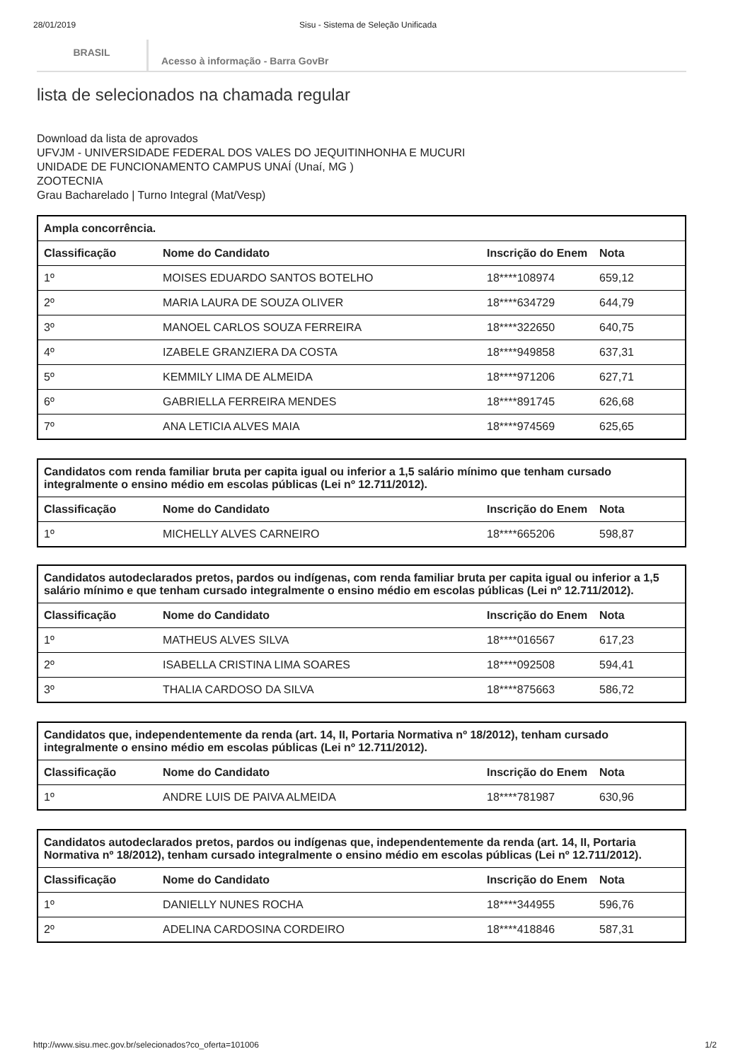28/01/2019 Sisu - Sistema de Seleção Unificada
BRASIL
Acesso à informação - Barra GovBr
lista de selecionados na chamada regular
Download da lista de aprovados
UFVJM - UNIVERSIDADE FEDERAL DOS VALES DO JEQUITINHONHA E MUCURI
UNIDADE DE FUNCIONAMENTO CAMPUS UNAÍ (Unaí, MG )
ZOOTECNIA
Grau Bacharelado | Turno Integral (Mat/Vesp)
| Ampla concorrência. | | | |
| Classificação | Nome do Candidato | Inscrição do Enem | Nota |
| 1º | MOISES EDUARDO SANTOS BOTELHO | 18****108974 | 659,12 |
| 2º | MARIA LAURA DE SOUZA OLIVER | 18****634729 | 644,79 |
| 3º | MANOEL CARLOS SOUZA FERREIRA | 18****322650 | 640,75 |
| 4º | IZABELE GRANZIERA DA COSTA | 18****949858 | 637,31 |
| 5º | KEMMILY LIMA DE ALMEIDA | 18****971206 | 627,71 |
| 6º | GABRIELLA FERREIRA MENDES | 18****891745 | 626,68 |
| 7º | ANA LETICIA ALVES MAIA | 18****974569 | 625,65 |
| Candidatos com renda familiar bruta per capita igual ou inferior a 1,5 salário mínimo que tenham cursado integralmente o ensino médio em escolas públicas (Lei nº 12.711/2012). | | | |
| Classificação | Nome do Candidato | Inscrição do Enem | Nota |
| 1º | MICHELLY ALVES CARNEIRO | 18****665206 | 598,87 |
| Candidatos autodeclarados pretos, pardos ou indígenas, com renda familiar bruta per capita igual ou inferior a 1,5 salário mínimo e que tenham cursado integralmente o ensino médio em escolas públicas (Lei nº 12.711/2012). | | | |
| Classificação | Nome do Candidato | Inscrição do Enem | Nota |
| 1º | MATHEUS ALVES SILVA | 18****016567 | 617,23 |
| 2º | ISABELLA CRISTINA LIMA SOARES | 18****092508 | 594,41 |
| 3º | THALIA CARDOSO DA SILVA | 18****875663 | 586,72 |
| Candidatos que, independentemente da renda (art. 14, II, Portaria Normativa nº 18/2012), tenham cursado integralmente o ensino médio em escolas públicas (Lei nº 12.711/2012). | | | |
| Classificação | Nome do Candidato | Inscrição do Enem | Nota |
| 1º | ANDRE LUIS DE PAIVA ALMEIDA | 18****781987 | 630,96 |
| Candidatos autodeclarados pretos, pardos ou indígenas que, independentemente da renda (art. 14, II, Portaria Normativa nº 18/2012), tenham cursado integralmente o ensino médio em escolas públicas (Lei nº 12.711/2012). | | | |
| Classificação | Nome do Candidato | Inscrição do Enem | Nota |
| 1º | DANIELLY NUNES ROCHA | 18****344955 | 596,76 |
| 2º | ADELINA CARDOSINA CORDEIRO | 18****418846 | 587,31 |
http://www.sisu.mec.gov.br/selecionados?co_oferta=101006 1/2